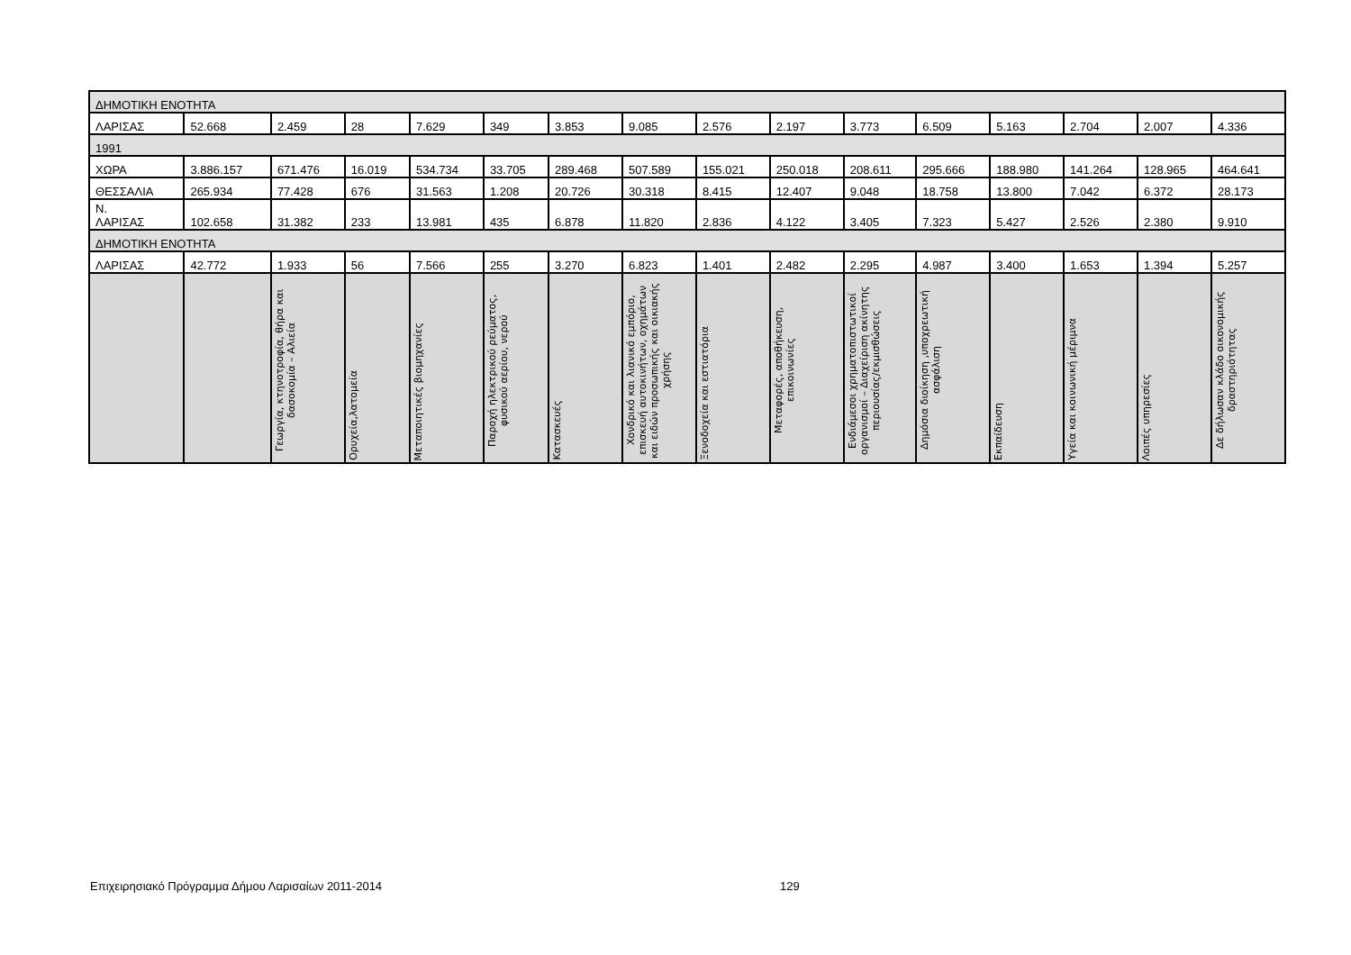| ΔΗΜΟΤΙΚΗ ΕΝΟΤΗΤΑ | | | | | | | | | | | | | | | |
| ΛΑΡΙΣΑΣ | 52.668 | 2.459 | 28 | 7.629 | 349 | 3.853 | 9.085 | 2.576 | 2.197 | 3.773 | 6.509 | 5.163 | 2.704 | 2.007 | 4.336 |
| 1991 | | | | | | | | | | | | | | | |
| ΧΩΡΑ | 3.886.157 | 671.476 | 16.019 | 534.734 | 33.705 | 289.468 | 507.589 | 155.021 | 250.018 | 208.611 | 295.666 | 188.980 | 141.264 | 128.965 | 464.641 |
| ΘΕΣΣΑΛΙΑ | 265.934 | 77.428 | 676 | 31.563 | 1.208 | 20.726 | 30.318 | 8.415 | 12.407 | 9.048 | 18.758 | 13.800 | 7.042 | 6.372 | 28.173 |
| Ν. ΛΑΡΙΣΑΣ | 102.658 | 31.382 | 233 | 13.981 | 435 | 6.878 | 11.820 | 2.836 | 4.122 | 3.405 | 7.323 | 5.427 | 2.526 | 2.380 | 9.910 |
| ΔΗΜΟΤΙΚΗ ΕΝΟΤΗΤΑ | | | | | | | | | | | | | | | |
| ΛΑΡΙΣΑΣ | 42.772 | 1.933 | 56 | 7.566 | 255 | 3.270 | 6.823 | 1.401 | 2.482 | 2.295 | 4.987 | 3.400 | 1.653 | 1.394 | 5.257 |
| | | Γεωργία, κτηνοτροφία, θήρα και δασοκομία – Αλιεία | Ορυχεία,λατομεία | Μεταποιητικές βιομηχανίες | Παροχή ηλεκτρικού ρεύματος, φυσικού αερίου, νερού | Κατασκευές | Χονδρικό και λιανικό εμπόριο, επισκευή αυτοκινήτων, οχημάτων και ειδών προσωπικής και οικιακής χρήσης | Ξενοδοχεία και εστιατόρια | Μεταφορές, αποθήκευση, επικοινωνίες | Ενδιάμεσοι χρηματοπιστωτικοί οργανισμοί – Διαχείριση ακίνητης περιουσίας/εκμισθώσεις | Δημόσια διοίκηση ,υποχρεωτική ασφάλιση | Εκπαίδευση | Υγεία και κοινωνική μέριμνα | Λοιπές υπηρεσίες | Δε δήλωσαν κλάδο οικονομικής δραστηριότητας |
Επιχειρησιακό Πρόγραμμα Δήμου Λαρισαίων 2011-2014
129